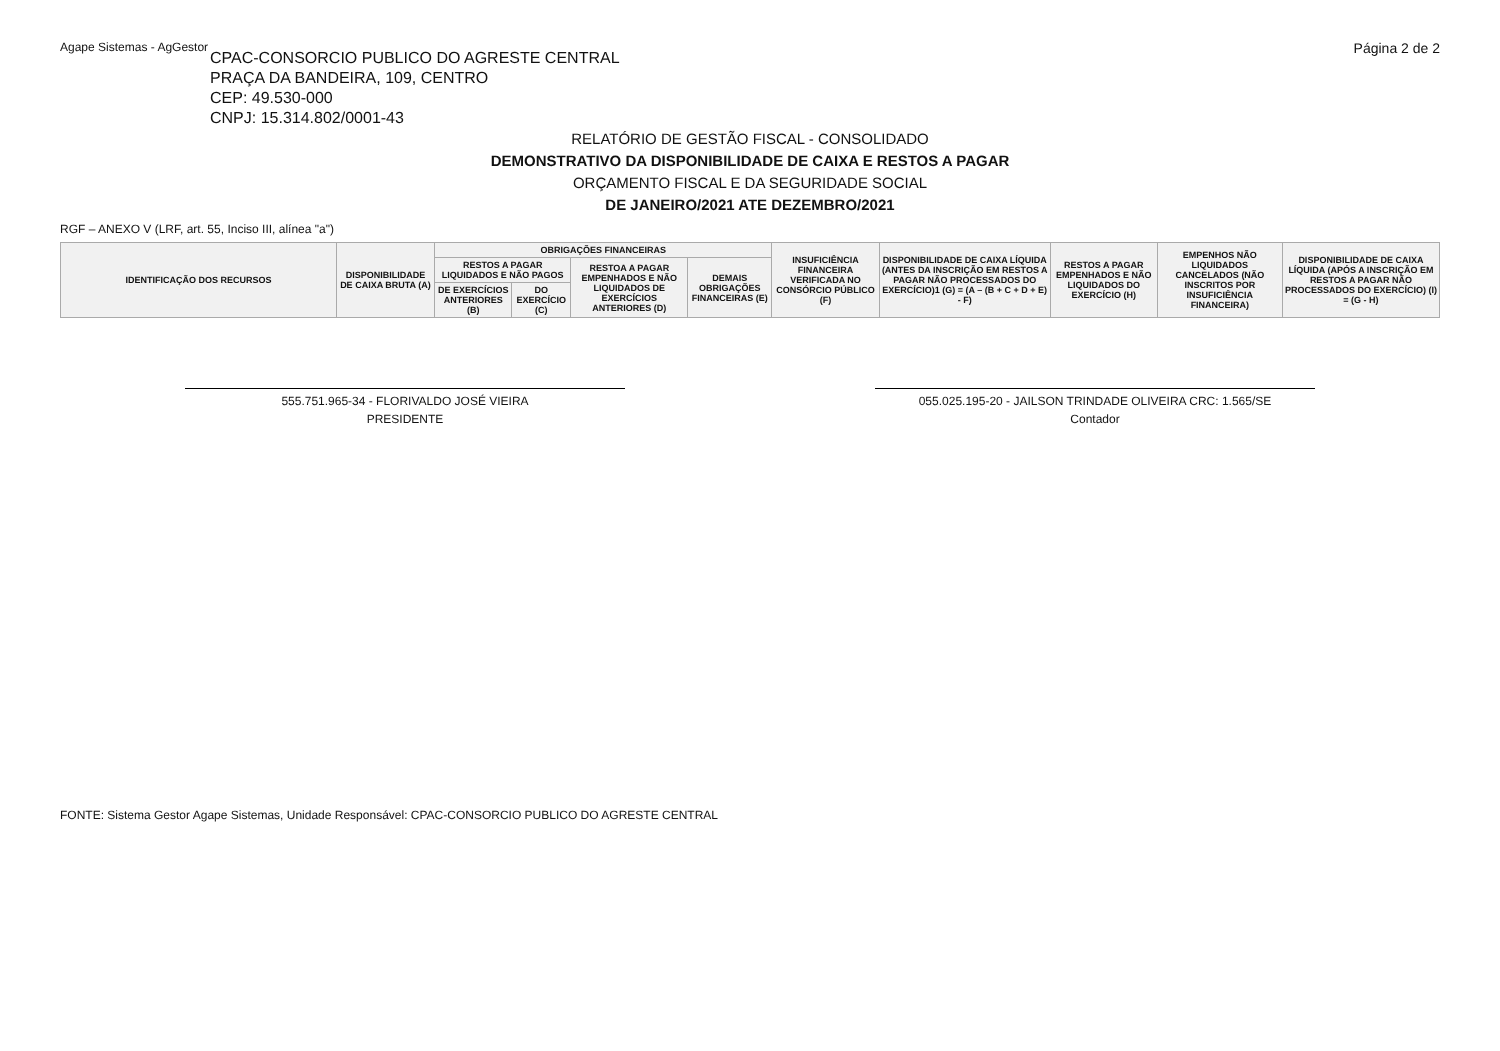Agape Sistemas - AgGestor Página 2 de 2
CPAC-CONSORCIO PUBLICO DO AGRESTE CENTRAL
PRAÇA DA BANDEIRA, 109, CENTRO
CEP: 49.530-000
CNPJ: 15.314.802/0001-43
RELATÓRIO DE GESTÃO FISCAL - CONSOLIDADO
DEMONSTRATIVO DA DISPONIBILIDADE DE CAIXA E RESTOS A PAGAR
ORÇAMENTO FISCAL E DA SEGURIDADE SOCIAL
DE JANEIRO/2021 ATE DEZEMBRO/2021
RGF – ANEXO V (LRF, art. 55, Inciso III, alínea "a")
| IDENTIFICAÇÃO DOS RECURSOS | DISPONIBILIDADE DE CAIXA BRUTA (A) | OBRIGAÇÕES FINANCEIRAS | | | | INSUFICIÊNCIA FINANCEIRA VERIFICADA NO CONSÓRCIO PÚBLICO (F) | DISPONIBILIDADE DE CAIXA LÍQUIDA (ANTES DA INSCRIÇÃO EM RESTOS A PAGAR NÃO PROCESSADOS DO EXERCÍCIO)1 (G) = (A – (B + C + D + E) - F) | RESTOS A PAGAR EMPENHADOS E NÃO LIQUIDADOS DO EXERCÍCIO (H) | EMPENHOS NÃO LIQUIDADOS CANCELADOS (NÃO INSCRITOS POR INSUFICIÊNCIA FINANCEIRA) | DISPONIBILIDADE DE CAIXA LÍQUIDA (APÓS A INSCRIÇÃO EM RESTOS A PAGAR NÃO PROCESSADOS DO EXERCÍCIO) (I) = (G - H) |
| --- | --- | --- | --- | --- | --- | --- | --- | --- | --- | --- |
| | | RESTOS A PAGAR LIQUIDADOS E NÃO PAGOS | | RESTOA A PAGAR EMPENHADOS E NÃO LIQUIDADOS DE EXERCÍCIOS ANTERIORES (D) | DEMAIS OBRIGAÇÕES FINANCEIRAS (E) | | | | | |
| | | DE EXERCÍCIOS ANTERIORES (B) | DO EXERCÍCIO (C) | | | | | | | |
555.751.965-34 - FLORIVALDO JOSÉ VIEIRA
PRESIDENTE
055.025.195-20 - JAILSON TRINDADE OLIVEIRA CRC: 1.565/SE
Contador
FONTE: Sistema Gestor Agape Sistemas, Unidade Responsável: CPAC-CONSORCIO PUBLICO DO AGRESTE CENTRAL